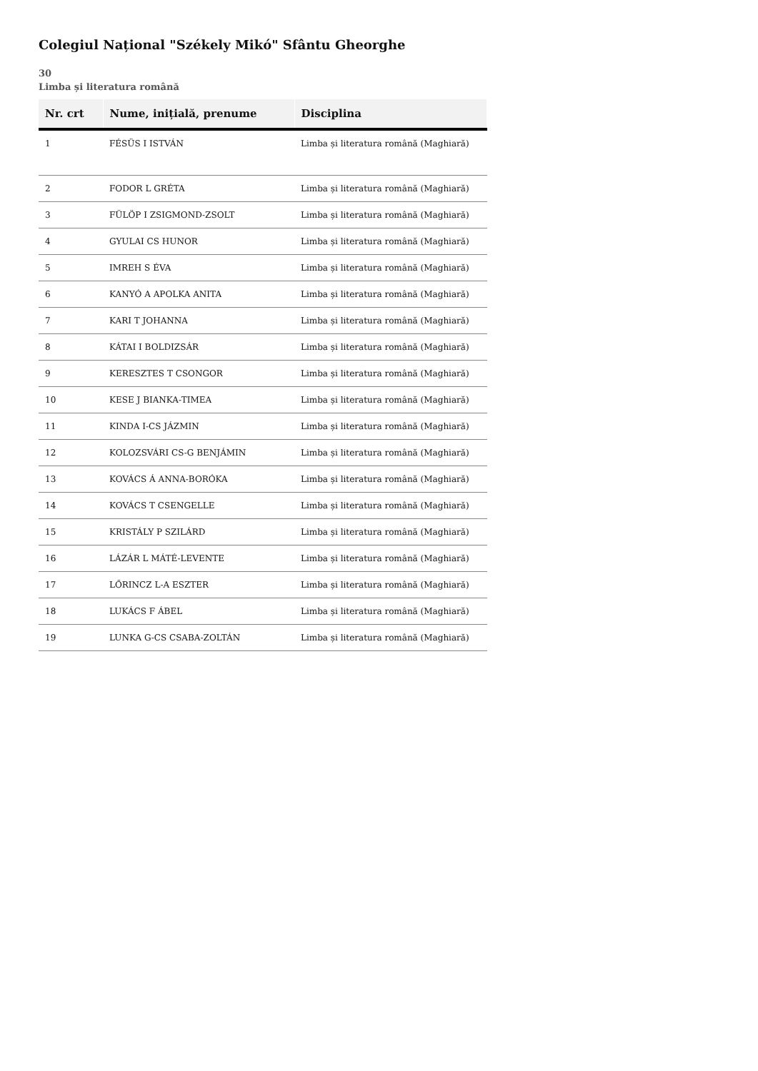Colegiul Național "Székely Mikó" Sfântu Gheorghe
30
Limba și literatura română
| Nr. crt | Nume, inițială, prenume | Disciplina |
| --- | --- | --- |
| 1 | FÉSÜS I ISTVÁN | Limba și literatura română (Maghiară) |
| 2 | FODOR L GRÉTA | Limba și literatura română (Maghiară) |
| 3 | FÜLÖP I ZSIGMOND-ZSOLT | Limba și literatura română (Maghiară) |
| 4 | GYULAI CS HUNOR | Limba și literatura română (Maghiară) |
| 5 | IMREH S ÉVA | Limba și literatura română (Maghiară) |
| 6 | KANYÓ A APOLKA ANITA | Limba și literatura română (Maghiară) |
| 7 | KARI T JOHANNA | Limba și literatura română (Maghiară) |
| 8 | KÁTAI I BOLDIZSÁR | Limba și literatura română (Maghiară) |
| 9 | KERESZTES T CSONGOR | Limba și literatura română (Maghiară) |
| 10 | KESE J BIANKA-TIMEA | Limba și literatura română (Maghiară) |
| 11 | KINDA I-CS JÁZMIN | Limba și literatura română (Maghiară) |
| 12 | KOLOZSVÁRI CS-G BENJÁMIN | Limba și literatura română (Maghiară) |
| 13 | KOVÁCS Á ANNA-BORÓKA | Limba și literatura română (Maghiară) |
| 14 | KOVÁCS T CSENGELLE | Limba și literatura română (Maghiară) |
| 15 | KRISTÁLY P SZILÁRD | Limba și literatura română (Maghiară) |
| 16 | LÁZÁR L MÁTÉ-LEVENTE | Limba și literatura română (Maghiară) |
| 17 | LŐRINCZ L-A ESZTER | Limba și literatura română (Maghiară) |
| 18 | LUKÁCS F ÁBEL | Limba și literatura română (Maghiară) |
| 19 | LUNKA G-CS CSABA-ZOLTÁN | Limba și literatura română (Maghiară) |